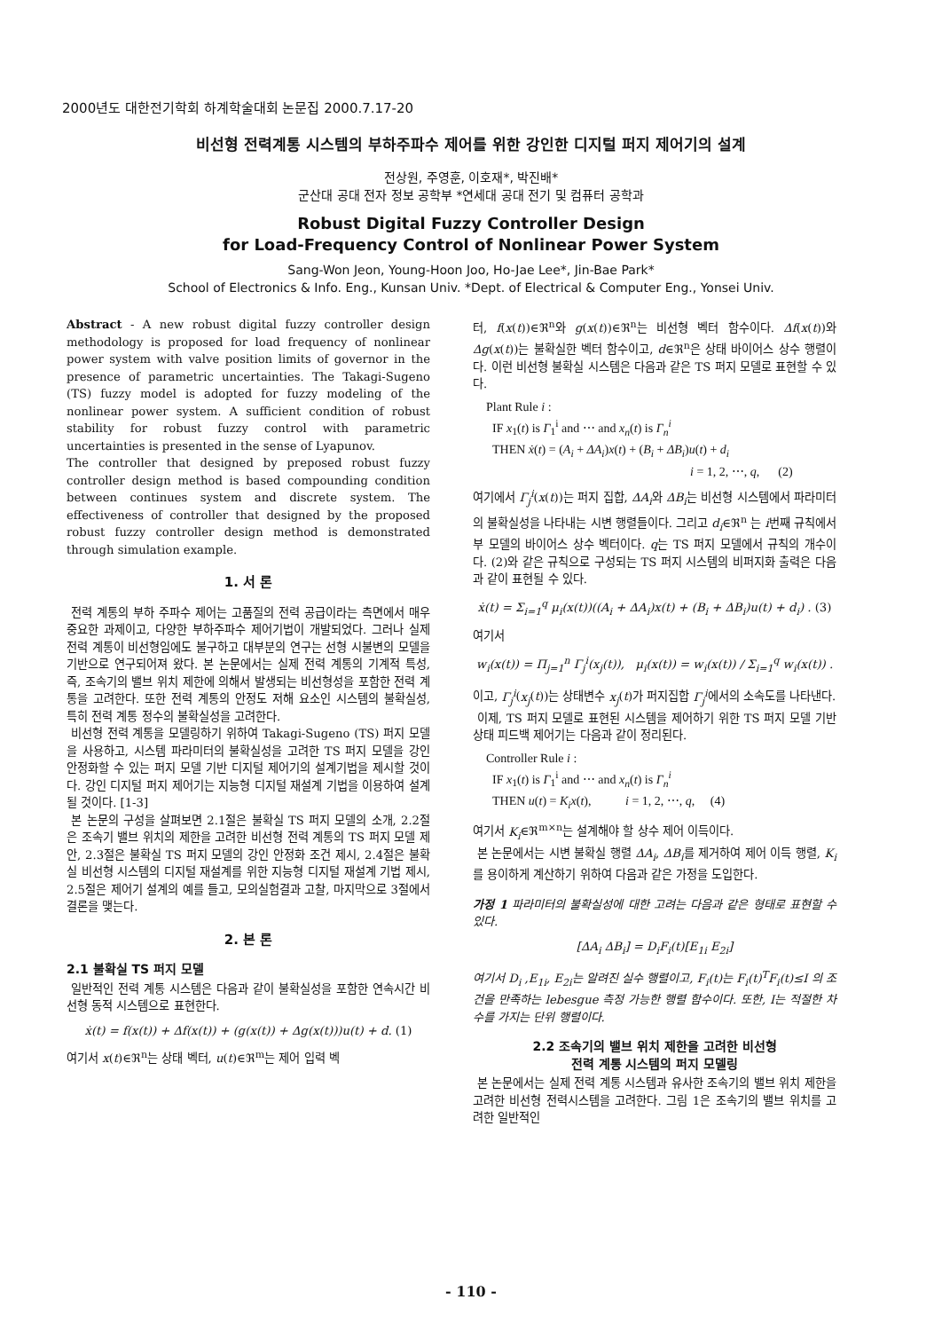2000년도 대한전기학회 하계학술대회 논문집 2000.7.17-20
비선형 전력계통 시스템의 부하주파수 제어를 위한 강인한 디지털 퍼지 제어기의 설계
전상원, 주영훈, 이호재*, 박진배*
군산대 공대 전자 정보 공학부 *연세대 공대 전기 및 컴퓨터 공학과
Robust Digital Fuzzy Controller Design
for Load-Frequency Control of Nonlinear Power System
Sang-Won Jeon, Young-Hoon Joo, Ho-Jae Lee*, Jin-Bae Park*
School of Electronics & Info. Eng., Kunsan Univ. *Dept. of Electrical & Computer Eng., Yonsei Univ.
Abstract - A new robust digital fuzzy controller design methodology is proposed for load frequency of nonlinear power system with valve position limits of governor in the presence of parametric uncertainties. The Takagi-Sugeno (TS) fuzzy model is adopted for fuzzy modeling of the nonlinear power system. A sufficient condition of robust stability for robust fuzzy control with parametric uncertainties is presented in the sense of Lyapunov.
The controller that designed by preposed robust fuzzy controller design method is based compounding condition between continues system and discrete system. The effectiveness of controller that designed by the proposed robust fuzzy controller design method is demonstrated through simulation example.
1. 서 론
전력 계통의 부하 주파수 제어는 고품질의 전력 공급이라는 측면에서 매우 중요한 과제이고, 다양한 부하주파수 제어기법이 개발되었다. 그러나 실제 전력 계통이 비선형임에도 불구하고 대부분의 연구는 선형 시불변의 모델을 기반으로 연구되어져 왔다. 본 논문에서는 실제 전력 계통의 기계적 특성, 즉, 조속기의 밸브 위치 제한에 의해서 발생되는 비선형성을 포함한 전력 계통을 고려한다. 또한 전력 계통의 안정도 저해 요소인 시스템의 불확실성, 특히 전력 계통 정수의 불확실성을 고려한다.
비선형 전력 계통을 모델링하기 위하여 Takagi-Sugeno (TS) 퍼지 모델을 사용하고, 시스템 파라미터의 불확실성을 고려한 TS 퍼지 모델을 강인 안정화할 수 있는 퍼지 모델 기반 디지털 제어기의 설계기법을 제시할 것이다. 강인 디지털 퍼지 제어기는 지능형 디지털 재설계 기법을 이용하여 설계될 것이다. [1-3]
본 논문의 구성을 살펴보면 2.1절은 불확실 TS 퍼지 모델의 소개, 2.2절은 조속기 밸브 위치의 제한을 고려한 비선형 전력 계통의 TS 퍼지 모델 제안, 2.3절은 불확실 TS 퍼지 모델의 강인 안정화 조건 제시, 2.4절은 불확실 비선형 시스템의 디지털 재설계를 위한 지능형 디지털 재설계 기법 제시, 2.5절은 제어기 설계의 예를 들고, 모의실험결과 고찰, 마지막으로 3절에서 결론을 맺는다.
2. 본 론
2.1 불확실 TS 퍼지 모델
일반적인 전력 계통 시스템은 다음과 같이 불확실성을 포함한 연속시간 비선형 동적 시스템으로 표현한다.
ẋ(t) = f(x(t)) + Δf(x(t)) + (g(x(t)) + Δg(x(t)))u(t) + d. (1)
여기서 x(t)∈ℜ<sup>n</sup>는 상태 벡터, u(t)∈ℜ<sup>m</sup>는 제어 입력 벡
터, f(x(t))∈ℜ<sup>n</sup>와 g(x(t))∈ℜ<sup>n</sup>는 비선형 벡터 함수이다. Δf(x(t))와 Δg(x(t))는 불확실한 벡터 함수이고, d∈ℜ<sup>n</sup>은 상태 바이어스 상수 행렬이다. 이런 비선형 불확실 시스템은 다음과 같은 TS 퍼지 모델로 표현할 수 있다.
Plant Rule i :
IF x<sub>1</sub>(t) is Γ<sub>1</sub><sup>i</sup> and ⋯ and x<sub>n</sub>(t) is Γ<sub>n</sub><sup>i</sup>
THEN ẋ(t) = (A<sub>i</sub> + ΔA<sub>i</sub>)x(t) + (B<sub>i</sub> + ΔB<sub>i</sub>)u(t) + d<sub>i</sub>
i = 1, 2, ⋯, q, (2)
여기에서 Γ<sub>j</sub><sup>i</sup>(x(t))는 퍼지 집합, ΔA<sub>i</sub>와 ΔB<sub>i</sub>는 비선형 시스템에서 파라미터의 불확실성을 나타내는 시변 행렬들이다. 그리고 d<sub>i</sub>∈ℜ<sup>n</sup> 는 i번째 규칙에서 부 모델의 바이어스 상수 벡터이다. q는 TS 퍼지 모델에서 규칙의 개수이다. (2)와 같은 규칙으로 구성되는 TS 퍼지 시스템의 비퍼지화 출력은 다음과 같이 표현될 수 있다.
ẋ(t) = Σ<sub>i=1</sub><sup>q</sup> μ<sub>i</sub>(x(t))((A<sub>i</sub> + ΔA<sub>i</sub>)x(t) + (B<sub>i</sub> + ΔB<sub>i</sub>)u(t) + d<sub>i</sub>) . (3)
여기서
w<sub>i</sub>(x(t)) = Π<sub>j=1</sub><sup>n</sup> Γ<sub>j</sub><sup>i</sup>(x<sub>j</sub>(t)), μ<sub>i</sub>(x(t)) = w<sub>i</sub>(x(t)) / Σ<sub>i=1</sub><sup>q</sup> w<sub>i</sub>(x(t)) .
이고, Γ<sub>j</sub><sup>i</sup>(x<sub>j</sub>(t))는 상태변수 x<sub>j</sub>(t)가 퍼지집합 Γ<sub>j</sub><sup>i</sup>에서의 소속도를 나타낸다.
이제, TS 퍼지 모델로 표현된 시스템을 제어하기 위한 TS 퍼지 모델 기반 상태 피드백 제어기는 다음과 같이 정리된다.
Controller Rule i :
IF x<sub>1</sub>(t) is Γ<sub>1</sub><sup>i</sup> and ⋯ and x<sub>n</sub>(t) is Γ<sub>n</sub><sup>i</sup>
THEN u(t) = K<sub>i</sub>x(t), i = 1, 2, ⋯, q, (4)
여기서 K<sub>i</sub>∈ℜ<sup>m×n</sup>는 설계해야 할 상수 제어 이득이다.
본 논문에서는 시변 불확실 행렬 ΔA<sub>i</sub>, ΔB<sub>i</sub>를 제거하여 제어 이득 행렬, K<sub>i</sub>를 용이하게 계산하기 위하여 다음과 같은 가정을 도입한다.
가정 1 파라미터의 불확실성에 대한 고려는 다음과 같은 형태로 표현할 수 있다.
[ΔA<sub>i</sub> ΔB<sub>i</sub>] = D<sub>i</sub>F<sub>i</sub>(t)[E<sub>1i</sub> E<sub>2i</sub>]
여기서 D<sub>i</sub> ,E<sub>1i</sub>, E<sub>2i</sub>는 알려진 실수 행렬이고, F<sub>i</sub>(t)는 F<sub>i</sub>(t)<sup>T</sup>F<sub>i</sub>(t)≤I 의 조건을 만족하는 lebesgue 측정 가능한 행렬 함수이다. 또한, I는 적절한 차수를 가지는 단위 행렬이다.
2.2 조속기의 밸브 위치 제한을 고려한 비선형
전력 계통 시스템의 퍼지 모델링
본 논문에서는 실제 전력 계통 시스템과 유사한 조속기의 밸브 위치 제한을 고려한 비선형 전력시스템을 고려한다. 그림 1은 조속기의 밸브 위치를 고려한 일반적인
- 110 -